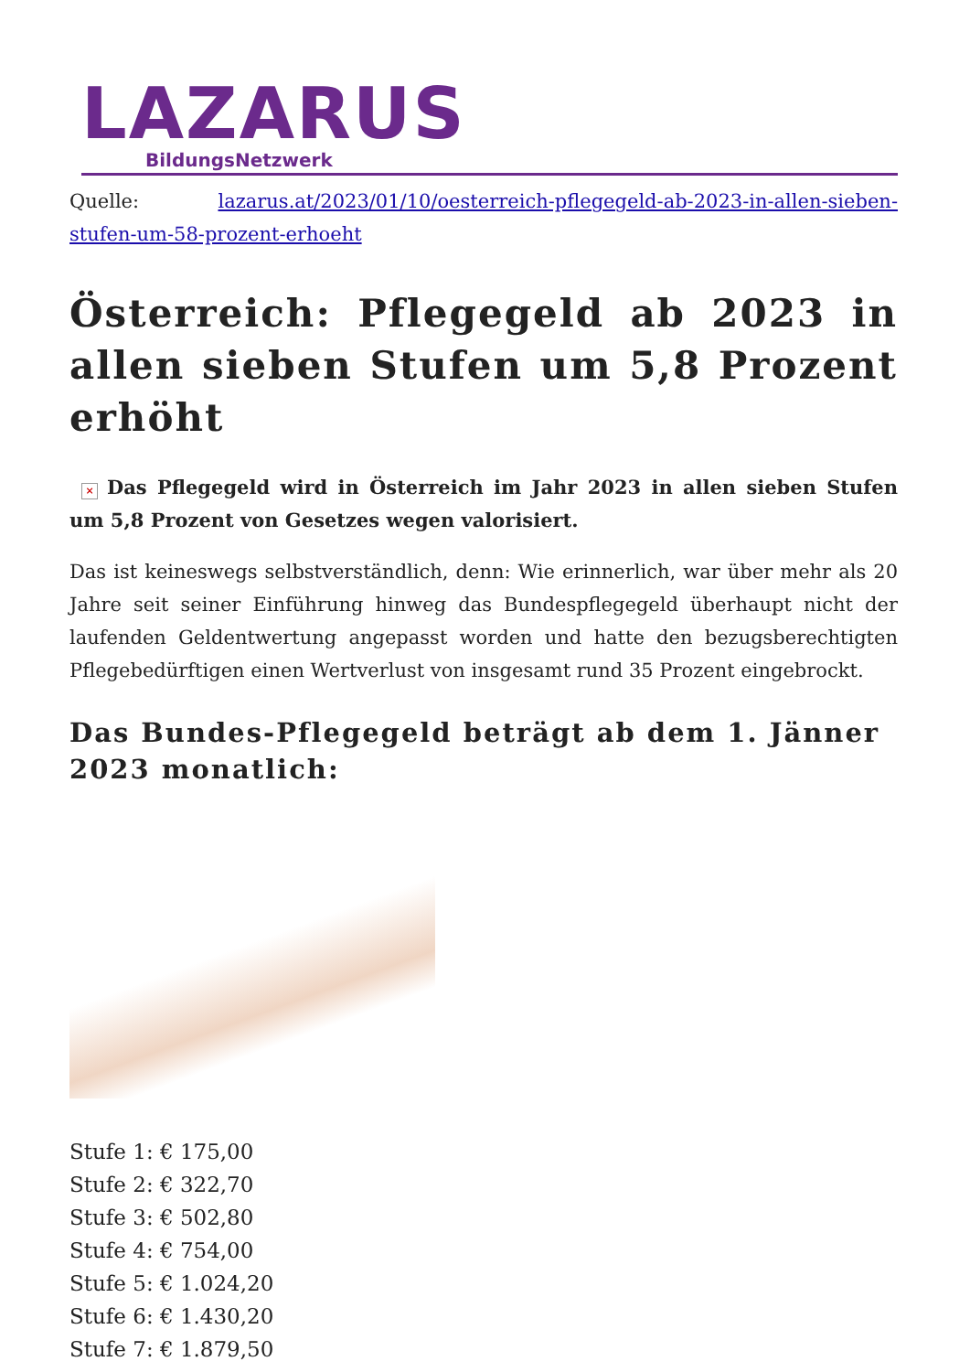LAZARUS
BildungsNetzwerk
Quelle: lazarus.at/2023/01/10/oesterreich-pflegegeld-ab-2023-in-allen-sieben-stufen-um-58-prozent-erhoeht
Österreich: Pflegegeld ab 2023 in allen sieben Stufen um 5,8 Prozent erhöht
× Das Pflegegeld wird in Österreich im Jahr 2023 in allen sieben Stufen um 5,8 Prozent von Gesetzes wegen valorisiert.
Das ist keineswegs selbstverständlich, denn: Wie erinnerlich, war über mehr als 20 Jahre seit seiner Einführung hinweg das Bundespflegegeld überhaupt nicht der laufenden Geldentwertung angepasst worden und hatte den bezugsberechtigten Pflegebedürftigen einen Wertverlust von insgesamt rund 35 Prozent eingebrockt.
Das Bundes-Pflegegeld beträgt ab dem 1. Jänner 2023 monatlich:
Stufe 1: € 175,00
Stufe 2: € 322,70
Stufe 3: € 502,80
Stufe 4: € 754,00
Stufe 5: € 1.024,20
Stufe 6: € 1.430,20
Stufe 7: € 1.879,50